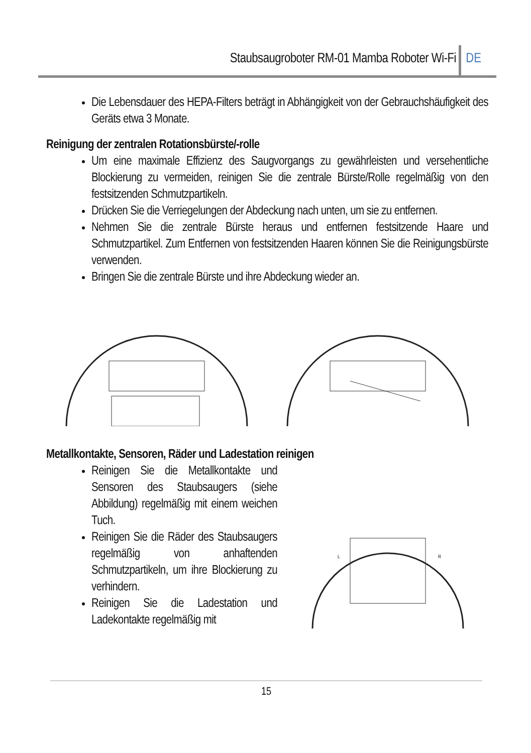Staubsaugroboter RM-01 Mamba Roboter Wi-Fi DE
Die Lebensdauer des HEPA-Filters beträgt in Abhängigkeit von der Gebrauchshäufigkeit des Geräts etwa 3 Monate.
Reinigung der zentralen Rotationsbürste/-rolle
Um eine maximale Effizienz des Saugvorgangs zu gewährleisten und versehentliche Blockierung zu vermeiden, reinigen Sie die zentrale Bürste/Rolle regelmäßig von den festsitzenden Schmutzpartikeln.
Drücken Sie die Verriegelungen der Abdeckung nach unten, um sie zu entfernen.
Nehmen Sie die zentrale Bürste heraus und entfernen festsitzende Haare und Schmutzpartikel. Zum Entfernen von festsitzenden Haaren können Sie die Reinigungsbürste verwenden.
Bringen Sie die zentrale Bürste und ihre Abdeckung wieder an.
Metallkontakte, Sensoren, Räder und Ladestation reinigen
Reinigen Sie die Metallkontakte und Sensoren des Staubsaugers (siehe Abbildung) regelmäßig mit einem weichen Tuch.
Reinigen Sie die Räder des Staubsaugers regelmäßig von anhaftenden Schmutzpartikeln, um ihre Blockierung zu verhindern.
Reinigen Sie die Ladestation und Ladekontakte regelmäßig mit
L
R
15